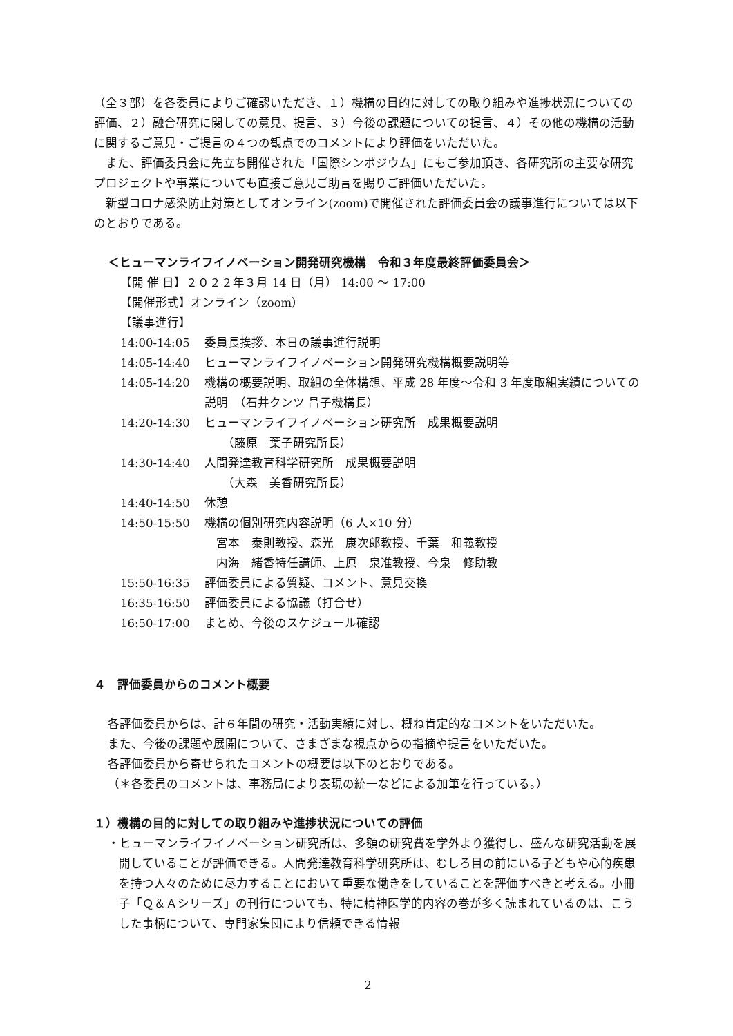（全３部）を各委員によりご確認いただき、１）機構の目的に対しての取り組みや進捗状況についての評価、２）融合研究に関しての意見、提言、３）今後の課題についての提言、４）その他の機構の活動に関するご意見・ご提言の４つの観点でのコメントにより評価をいただいた。
また、評価委員会に先立ち開催された「国際シンポジウム」にもご参加頂き、各研究所の主要な研究プロジェクトや事業についても直接ご意見ご助言を賜りご評価いただいた。
新型コロナ感染防止対策としてオンライン(zoom)で開催された評価委員会の議事進行については以下のとおりである。
＜ヒューマンライフイノベーション開発研究機構　令和３年度最終評価委員会＞
【開 催 日】２０２２年３月 14 日（月） 14:00 ～ 17:00
【開催形式】オンライン（zoom）
【議事進行】
14:00-14:05 委員長挨拶、本日の議事進行説明
14:05-14:40 ヒューマンライフイノベーション開発研究機構概要説明等
14:05-14:20 機構の概要説明、取組の全体構想、平成 28 年度～令和 3 年度取組実績についての説明　（石井クンツ 昌子機構長）
14:20-14:30 ヒューマンライフイノベーション研究所　成果概要説明
　　（藤原　葉子研究所長）
14:30-14:40 人間発達教育科学研究所　成果概要説明
　　（大森　美香研究所長）
14:40-14:50 休憩
14:50-15:50 機構の個別研究内容説明（6 人×10 分）
　宮本　泰則教授、森光　康次郎教授、千葉　和義教授
　内海　緒香特任講師、上原　泉准教授、今泉　修助教
15:50-16:35 評価委員による質疑、コメント、意見交換
16:35-16:50 評価委員による協議（打合せ）
16:50-17:00 まとめ、今後のスケジュール確認
４　評価委員からのコメント概要
各評価委員からは、計６年間の研究・活動実績に対し、概ね肯定的なコメントをいただいた。
また、今後の課題や展開について、さまざまな視点からの指摘や提言をいただいた。
各評価委員から寄せられたコメントの概要は以下のとおりである。
（＊各委員のコメントは、事務局により表現の統一などによる加筆を行っている。）
１）機構の目的に対しての取り組みや進捗状況についての評価
・ヒューマンライフイノベーション研究所は、多額の研究費を学外より獲得し、盛んな研究活動を展開していることが評価できる。人間発達教育科学研究所は、むしろ目の前にいる子どもや心的疾患を持つ人々のために尽力することにおいて重要な働きをしていることを評価すべきと考える。小冊子「Ｑ＆Ａシリーズ」の刊行についても、特に精神医学的内容の巻が多く読まれているのは、こうした事柄について、専門家集団により信頼できる情報
2